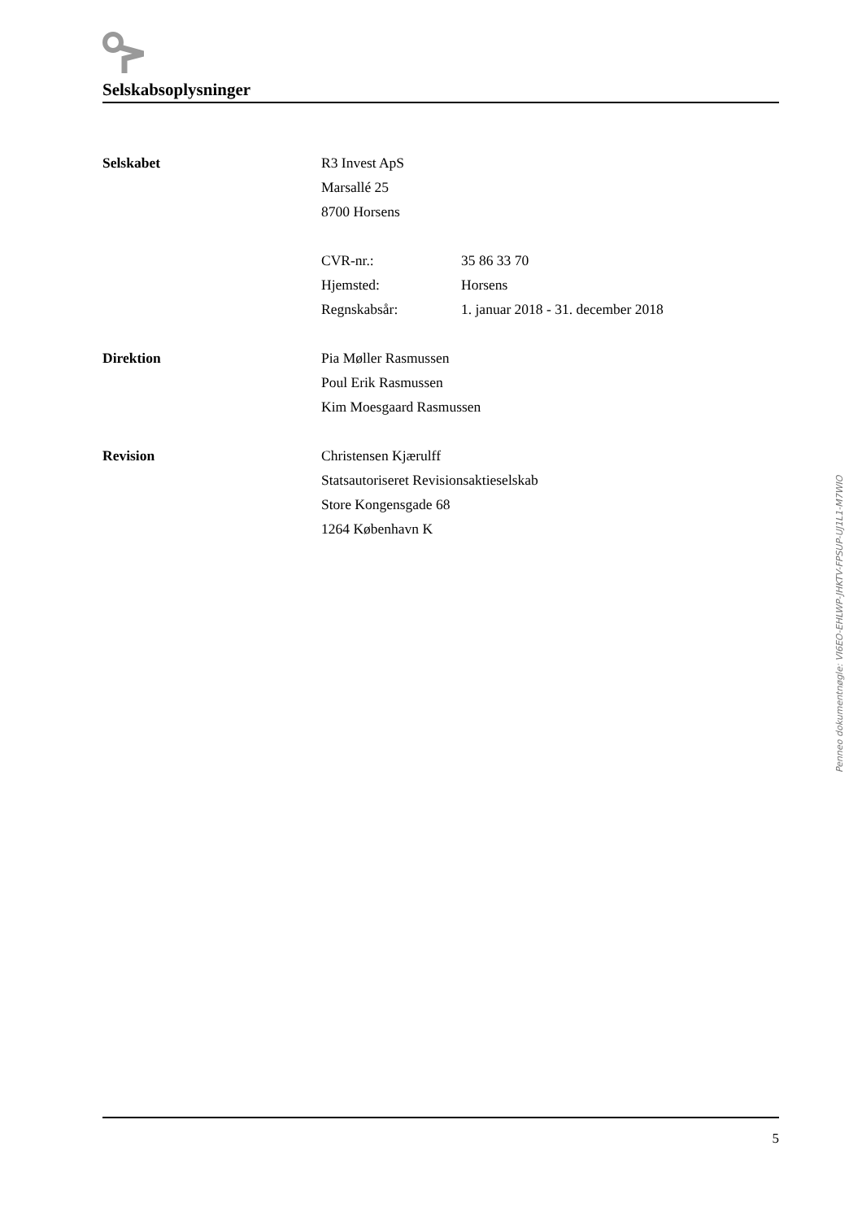Selskabsoplysninger
Selskabet R3 Invest ApS
Marsallé 25
8700 Horsens
CVR-nr.: 35 86 33 70
Hjemsted: Horsens
Regnskabsår: 1. januar 2018 - 31. december 2018
Direktion Pia Møller Rasmussen
Poul Erik Rasmussen
Kim Moesgaard Rasmussen
Revision Christensen Kjærulff
Statsautoriseret Revisionsaktieselskab
Store Kongensgade 68
1264 København K
Penneo dokumentnøgle: VI6EO-EHLWP-JHKTV-FPSUP-UJ1L1-M7WIO
5